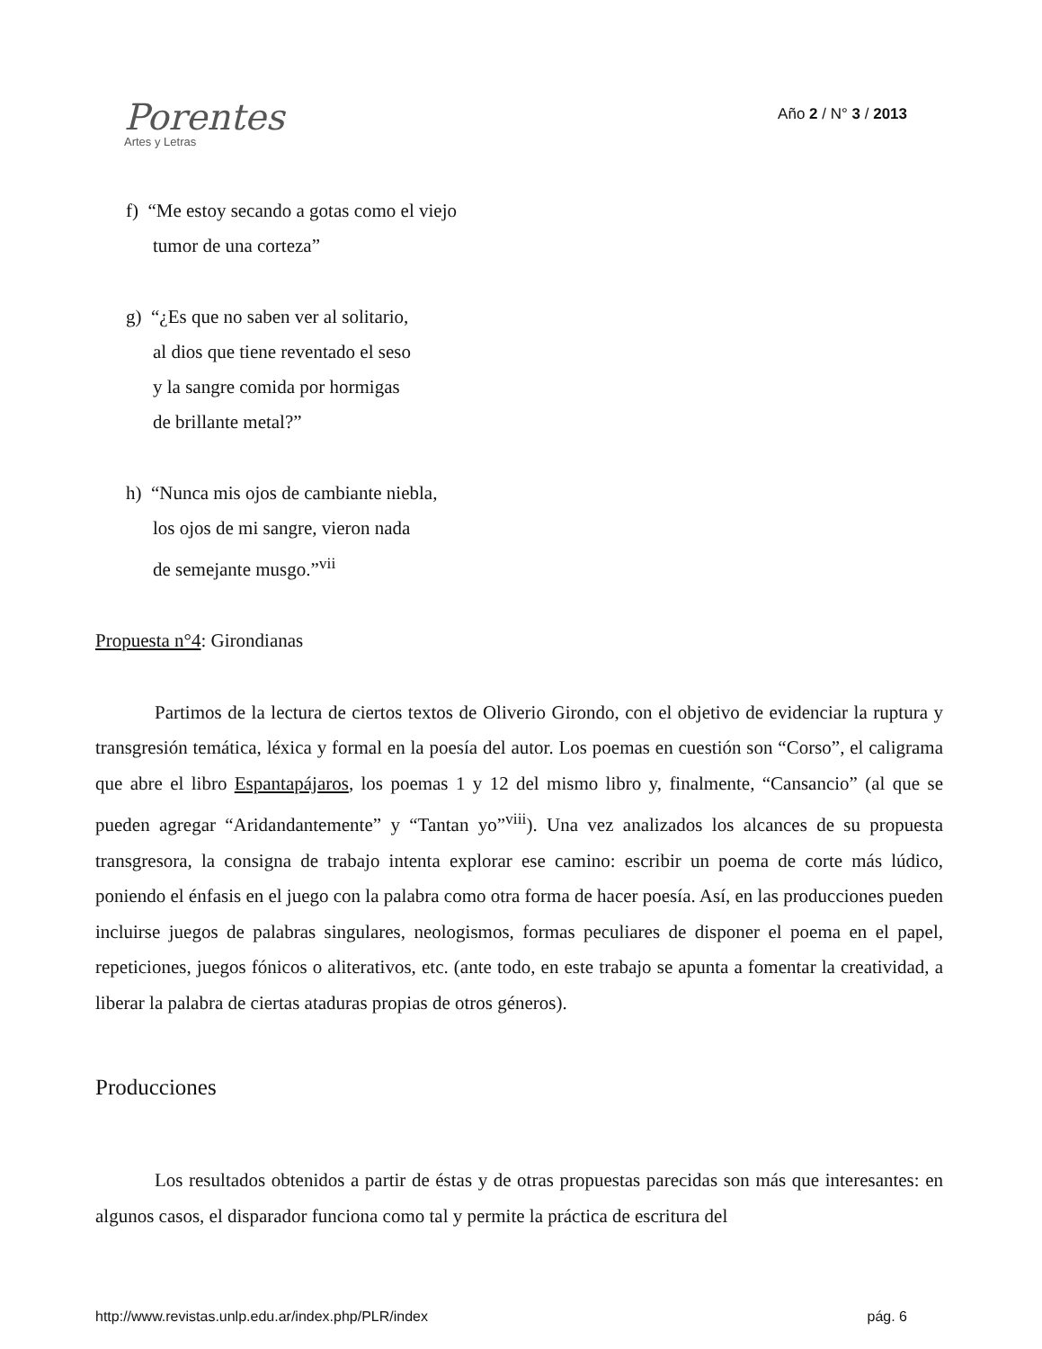Porentes
Artes y Letras
Año 2 / N° 3 / 2013
f) “Me estoy secando a gotas como el viejo
tumor de una corteza”
g) “¿Es que no saben ver al solitario,
al dios que tiene reventado el seso
y la sangre comida por hormigas
de brillante metal?”
h) “Nunca mis ojos de cambiante niebla,
los ojos de mi sangre, vieron nada
de semejante musgo.”<sup>vii</sup>
Propuesta n°4: Girondianas
Partimos de la lectura de ciertos textos de Oliverio Girondo, con el objetivo de evidenciar la ruptura y transgresión temática, léxica y formal en la poesía del autor. Los poemas en cuestión son “Corso”, el caligrama que abre el libro Espantapájaros, los poemas 1 y 12 del mismo libro y, finalmente, “Cansancio” (al que se pueden agregar “Aridandantemente” y “Tantan yo”<sup>viii</sup>). Una vez analizados los alcances de su propuesta transgresora, la consigna de trabajo intenta explorar ese camino: escribir un poema de corte más lúdico, poniendo el énfasis en el juego con la palabra como otra forma de hacer poesía. Así, en las producciones pueden incluirse juegos de palabras singulares, neologismos, formas peculiares de disponer el poema en el papel, repeticiones, juegos fónicos o aliterativos, etc. (ante todo, en este trabajo se apunta a fomentar la creatividad, a liberar la palabra de ciertas ataduras propias de otros géneros).
Producciones
Los resultados obtenidos a partir de éstas y de otras propuestas parecidas son más que interesantes: en algunos casos, el disparador funciona como tal y permite la práctica de escritura del
http://www.revistas.unlp.edu.ar/index.php/PLR/index pág. 6